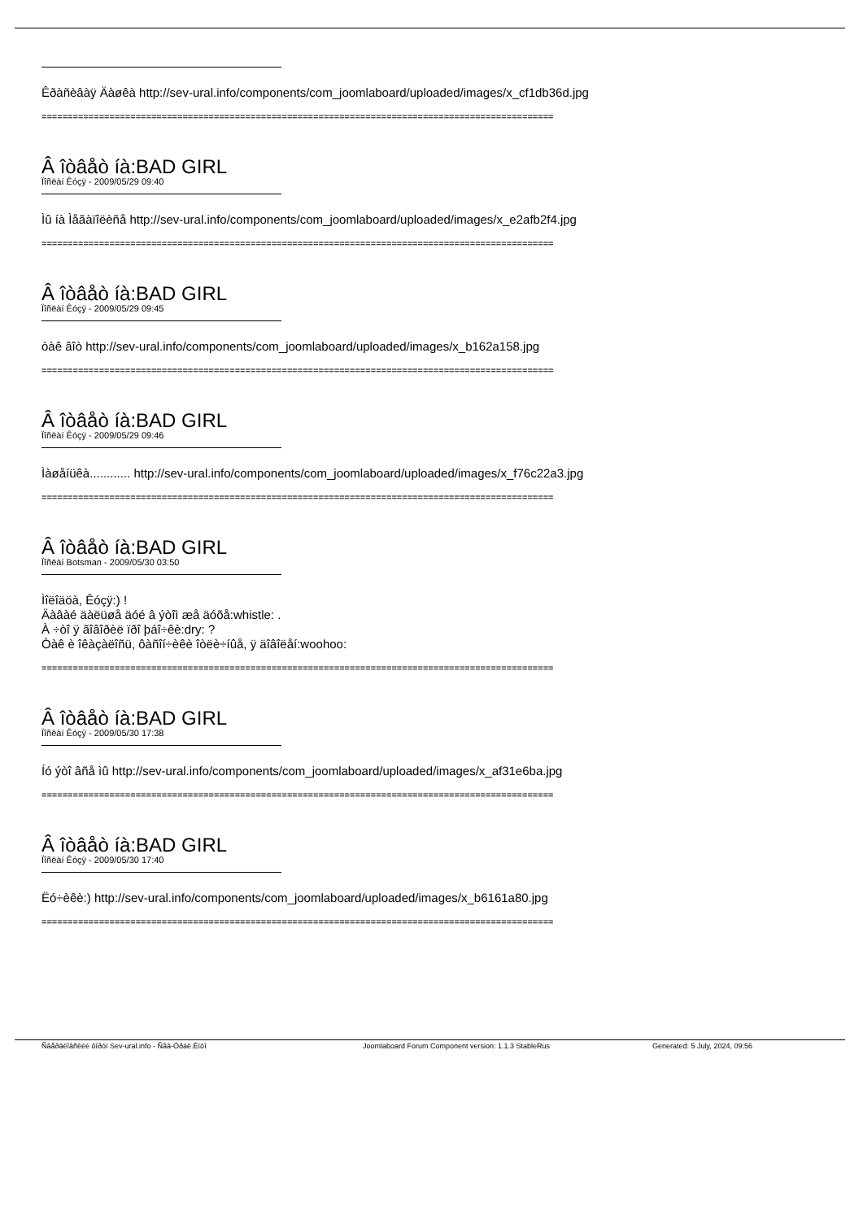Êðàñèâàÿ Äàøêà http://sev-ural.info/components/com_joomlaboard/uploaded/images/x_cf1db36d.jpg
==================================================================================================
Â îòâåò íà:BAD GIRL
Ïîñëàí Êóçÿ - 2009/05/29 09:40
Ìû íà Ìåãàïîëèñå http://sev-ural.info/components/com_joomlaboard/uploaded/images/x_e2afb2f4.jpg
==================================================================================================
Â îòâåò íà:BAD GIRL
Ïîñëàí Êóçÿ - 2009/05/29 09:45
òàê âîò http://sev-ural.info/components/com_joomlaboard/uploaded/images/x_b162a158.jpg
==================================================================================================
Â îòâåò íà:BAD GIRL
Ïîñëàí Êóçÿ - 2009/05/29 09:46
Ìàøåíüêà............ http://sev-ural.info/components/com_joomlaboard/uploaded/images/x_f76c22a3.jpg
==================================================================================================
Â îòâåò íà:BAD GIRL
Ïîñëàí Botsman - 2009/05/30 03:50
Ìîëîäöà, Êóçÿ:) !
Äàâàé äàëüøå äóé â ýòîì æå äóõå:whistle: .
À ÷òî ÿ ãîâîðèë ïðî þáî÷êè:dry: ?
Òàê è îêàçàëîñü, ôàñîí÷èêè îòëè÷íûå, ÿ äîâîëåí:woohoo:
==================================================================================================
Â îòâåò íà:BAD GIRL
Ïîñëàí Êóçÿ - 2009/05/30 17:38
Íó ýòî âñå ìû http://sev-ural.info/components/com_joomlaboard/uploaded/images/x_af31e6ba.jpg
==================================================================================================
Â îòâåò íà:BAD GIRL
Ïîñëàí Êóçÿ - 2009/05/30 17:40
Ëó÷èêè:) http://sev-ural.info/components/com_joomlaboard/uploaded/images/x_b6161a80.jpg
==================================================================================================
Ñâåðäëîâñêèé ôîðóì Sev-ural.info - Ñåâ-Óðàë.Èíôî Joomlaboard Forum Component version: 1.1.3 StableRus Generated: 5 July, 2024, 09:56